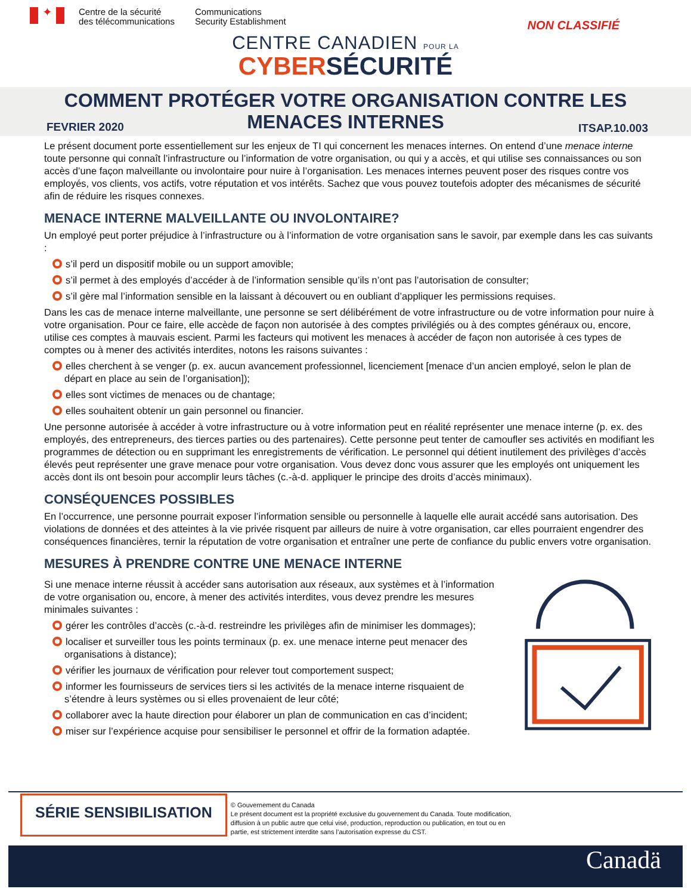✦
Centre de la sécurité
des télécommunications
Communications
Security Establishment
NON CLASSIFIÉ
CENTRE CANADIEN POUR LA
CYBER SÉCURITÉ
COMMENT PROTÉGER VOTRE ORGANISATION CONTRE LES
MENACES INTERNES
FEVRIER 2020 ITSAP.10.003
Le présent document porte essentiellement sur les enjeux de TI qui concernent les menaces internes. On entend d’une menace interne toute personne qui connaît l’infrastructure ou l’information de votre organisation, ou qui y a accès, et qui utilise ses connaissances ou son accès d’une façon malveillante ou involontaire pour nuire à l’organisation. Les menaces internes peuvent poser des risques contre vos employés, vos clients, vos actifs, votre réputation et vos intérêts. Sachez que vous pouvez toutefois adopter des mécanismes de sécurité afin de réduire les risques connexes.
MENACE INTERNE MALVEILLANTE OU INVOLONTAIRE?
Un employé peut porter préjudice à l’infrastructure ou à l’information de votre organisation sans le savoir, par exemple dans les cas suivants :
s’il perd un dispositif mobile ou un support amovible;
s’il permet à des employés d’accéder à de l’information sensible qu’ils n’ont pas l’autorisation de consulter;
s’il gère mal l’information sensible en la laissant à découvert ou en oubliant d’appliquer les permissions requises.
Dans les cas de menace interne malveillante, une personne se sert délibérément de votre infrastructure ou de votre information pour nuire à votre organisation. Pour ce faire, elle accède de façon non autorisée à des comptes privilégiés ou à des comptes généraux ou, encore, utilise ces comptes à mauvais escient. Parmi les facteurs qui motivent les menaces à accéder de façon non autorisée à ces types de comptes ou à mener des activités interdites, notons les raisons suivantes :
elles cherchent à se venger (p. ex. aucun avancement professionnel, licenciement [menace d’un ancien employé, selon le plan de départ en place au sein de l’organisation]);
elles sont victimes de menaces ou de chantage;
elles souhaitent obtenir un gain personnel ou financier.
Une personne autorisée à accéder à votre infrastructure ou à votre information peut en réalité représenter une menace interne (p. ex. des employés, des entrepreneurs, des tierces parties ou des partenaires). Cette personne peut tenter de camoufler ses activités en modifiant les programmes de détection ou en supprimant les enregistrements de vérification. Le personnel qui détient inutilement des privilèges d’accès élevés peut représenter une grave menace pour votre organisation. Vous devez donc vous assurer que les employés ont uniquement les accès dont ils ont besoin pour accomplir leurs tâches (c.-à-d. appliquer le principe des droits d’accès minimaux).
CONSÉQUENCES POSSIBLES
En l’occurrence, une personne pourrait exposer l’information sensible ou personnelle à laquelle elle aurait accédé sans autorisation. Des violations de données et des atteintes à la vie privée risquent par ailleurs de nuire à votre organisation, car elles pourraient engendrer des conséquences financières, ternir la réputation de votre organisation et entraîner une perte de confiance du public envers votre organisation.
MESURES À PRENDRE CONTRE UNE MENACE INTERNE
Si une menace interne réussit à accéder sans autorisation aux réseaux, aux systèmes et à l’information de votre organisation ou, encore, à mener des activités interdites, vous devez prendre les mesures minimales suivantes :
gérer les contrôles d’accès (c.-à-d. restreindre les privilèges afin de minimiser les dommages);
localiser et surveiller tous les points terminaux (p. ex. une menace interne peut menacer des organisations à distance);
vérifier les journaux de vérification pour relever tout comportement suspect;
informer les fournisseurs de services tiers si les activités de la menace interne risquaient de s’étendre à leurs systèmes ou si elles provenaient de leur côté;
collaborer avec la haute direction pour élaborer un plan de communication en cas d’incident;
miser sur l’expérience acquise pour sensibiliser le personnel et offrir de la formation adaptée.
SÉRIE SENSIBILISATION
© Gouvernement du Canada
Le présent document est la propriété exclusive du gouvernement du Canada. Toute modification,
diffusion à un public autre que celui visé, production, reproduction ou publication, en tout ou en
partie, est strictement interdite sans l’autorisation expresse du CST.
Canadä